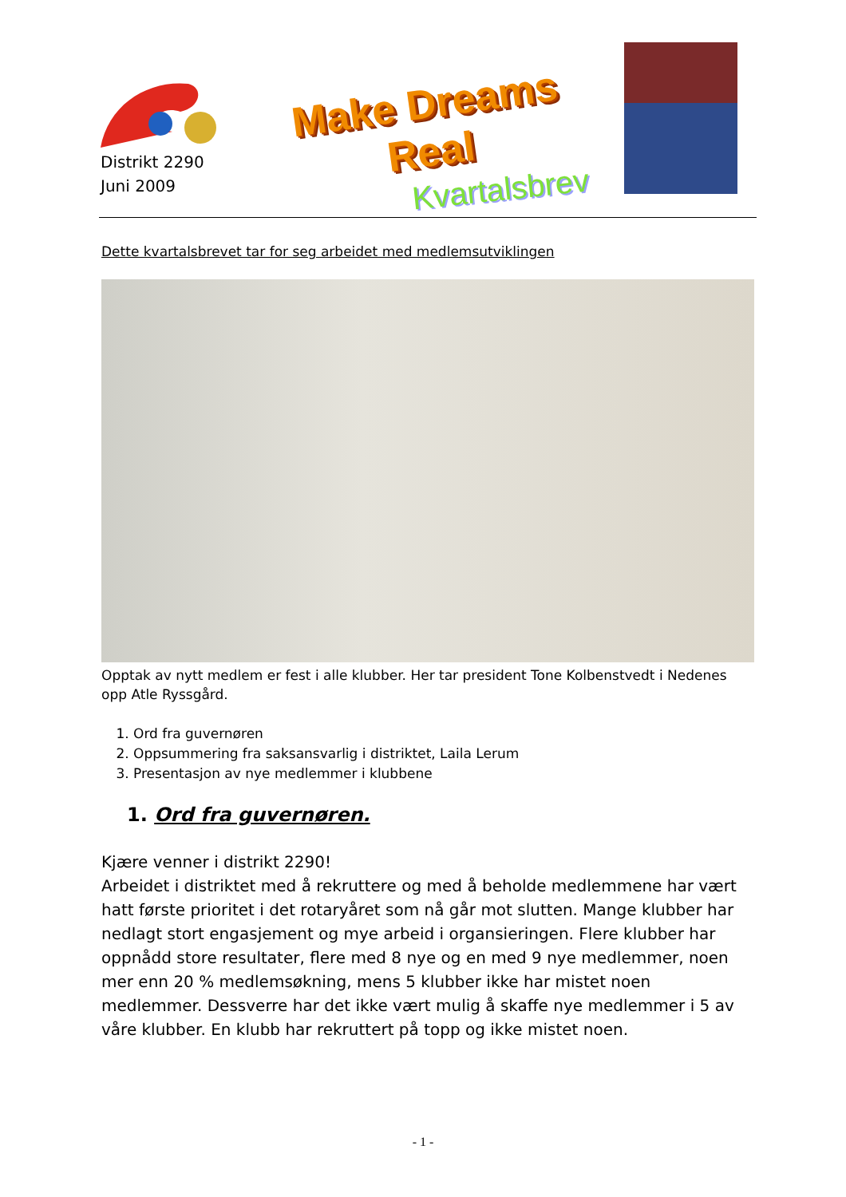Distrikt 2290
Juni 2009
Make Dreams Real
Kvartalsbrev
Dette kvartalsbrevet tar for seg arbeidet med medlemsutviklingen
Opptak av nytt medlem er fest i alle klubber. Her tar president Tone Kolbenstvedt i Nedenes opp Atle Ryssgård.
1. Ord fra guvernøren
2. Oppsummering fra saksansvarlig i distriktet, Laila Lerum
3. Presentasjon av nye medlemmer i klubbene
1. Ord fra guvernøren.
Kjære venner i distrikt 2290!
Arbeidet i distriktet med å rekruttere og med å beholde medlemmene har vært hatt første prioritet i det rotaryåret som nå går mot slutten. Mange klubber har nedlagt stort engasjement og mye arbeid i organsieringen. Flere klubber har oppnådd store resultater, flere med 8 nye og en med 9 nye medlemmer, noen mer enn 20 % medlemsøkning, mens 5 klubber ikke har mistet noen medlemmer. Dessverre har det ikke vært mulig å skaffe nye medlemmer i 5 av våre klubber. En klubb har rekruttert på topp og ikke mistet noen.
- 1 -